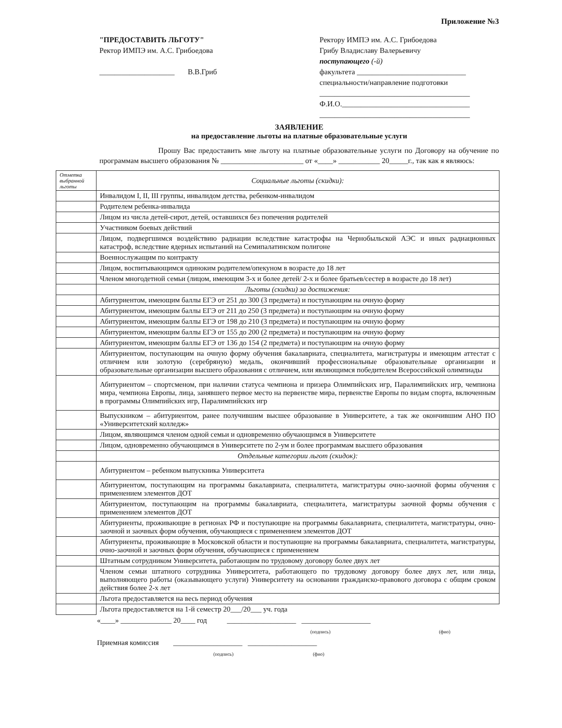Приложение №3
"ПРЕДОСТАВИТЬ ЛЬГОТУ"
Ректор ИМПЭ им. А.С. Грибоедова
____________________ В.В.Гриб
Ректору ИМПЭ им. А.С. Грибоедова
Грибу Владиславу Валерьевичу
поступающего (-й)
факультета _____________________________
специальности/направление подготовки
________________________________________
Ф.И.О.__________________________________
________________________________________
ЗАЯВЛЕНИЕ
на предоставление льготы на платные образовательные услуги
Прошу Вас предоставить мне льготу на платные образовательные услуги по Договору на обучение по программам высшего образования № ______________________ от «____» ___________ 20_____г., так как я являюсь:
| Отметка выбранной льготы | Социальные льготы (скидки): |
| | Инвалидом I, II, III группы, инвалидом детства, ребенком-инвалидом |
| | Родителем ребенка-инвалида |
| | Лицом из числа детей-сирот, детей, оставшихся без попечения родителей |
| | Участником боевых действий |
| | Лицом, подвергшимся воздействию радиации вследствие катастрофы на Чернобыльской АЭС и иных радиационных катастроф, вследствие ядерных испытаний на Семипалатинском полигоне |
| | Военнослужащим по контракту |
| | Лицом, воспитывающимся одиноким родителем/опекуном в возрасте до 18 лет |
| | Членом многодетной семьи (лицом, имеющим 3-х и более детей/ 2-х и более братьев/сестер в возрасте до 18 лет) |
| | Льготы (скидки) за достижения: |
| | Абитуриентом, имеющим баллы ЕГЭ от 251 до 300 (3 предмета) и поступающим на очную форму |
| | Абитуриентом, имеющим баллы ЕГЭ от 211 до 250 (3 предмета) и поступающим на очную форму |
| | Абитуриентом, имеющим баллы ЕГЭ от 198 до 210 (3 предмета) и поступающим на очную форму |
| | Абитуриентом, имеющим баллы ЕГЭ от 155 до 200 (2 предмета) и поступающим на очную форму |
| | Абитуриентом, имеющим баллы ЕГЭ от 136 до 154 (2 предмета) и поступающим на очную форму |
| | Абитуриентом, поступающим на очную форму обучения бакалавриата, специалитета, магистратуры и имеющим аттестат с отличием или золотую (серебряную) медаль, окончивший профессиональные образовательные организации и образовательные организации высшего образования с отличием, или являющимся победителем Всероссийской олимпиады |
| | Абитуриентом – спортсменом, при наличии статуса чемпиона и призера Олимпийских игр, Паралимпийских игр, чемпиона мира, чемпиона Европы, лица, занявшего первое место на первенстве мира, первенстве Европы по видам спорта, включенным в программы Олимпийских игр, Паралимпийских игр |
| | Выпускником – абитуриентом, ранее получившим высшее образование в Университете, а так же окончившим АНО ПО «Университетский колледж» |
| | Лицом, являющимся членом одной семьи и одновременно обучающимся в Университете |
| | Лицом, одновременно обучающимся в Университете по 2-ум и более программам высшего образования |
| | Отдельные категории льгот (скидок): |
| | Абитуриентом – ребенком выпускника Университета |
| | Абитуриентом, поступающим на программы бакалавриата, специалитета, магистратуры очно-заочной формы обучения с применением элементов ДОТ |
| | Абитуриентом, поступающим на программы бакалавриата, специалитета, магистратуры заочной формы обучения с применением элементов ДОТ |
| | Абитуриенты, проживающие в регионах РФ и поступающие на программы бакалавриата, специалитета, магистратуры, очно-заочной и заочных форм обучения, обучающиеся с применением элементов ДОТ |
| | Абитуриенты, проживающие в Московской области и поступающие на программы бакалавриата, специалитета, магистратуры, очно-заочной и заочных форм обучения, обучающиеся с применением |
| | Штатным сотрудником Университета, работающим по трудовому договору более двух лет |
| | Членом семьи штатного сотрудника Университета, работающего по трудовому договору более двух лет, или лица, выполняющего работы (оказывающего услуги) Университету на основании гражданско-правового договора с общим сроком действия более 2-х лет |
| | Льгота предоставляется на весь период обучения |
| | Льгота предоставляется на 1-й семестр 20___/20___ уч. года |
«____» ______________ 20____ год ___________________ ___________________
(подпись) (фио)
Приемная комиссия ___________________ ___________________
(подпись) (фио)